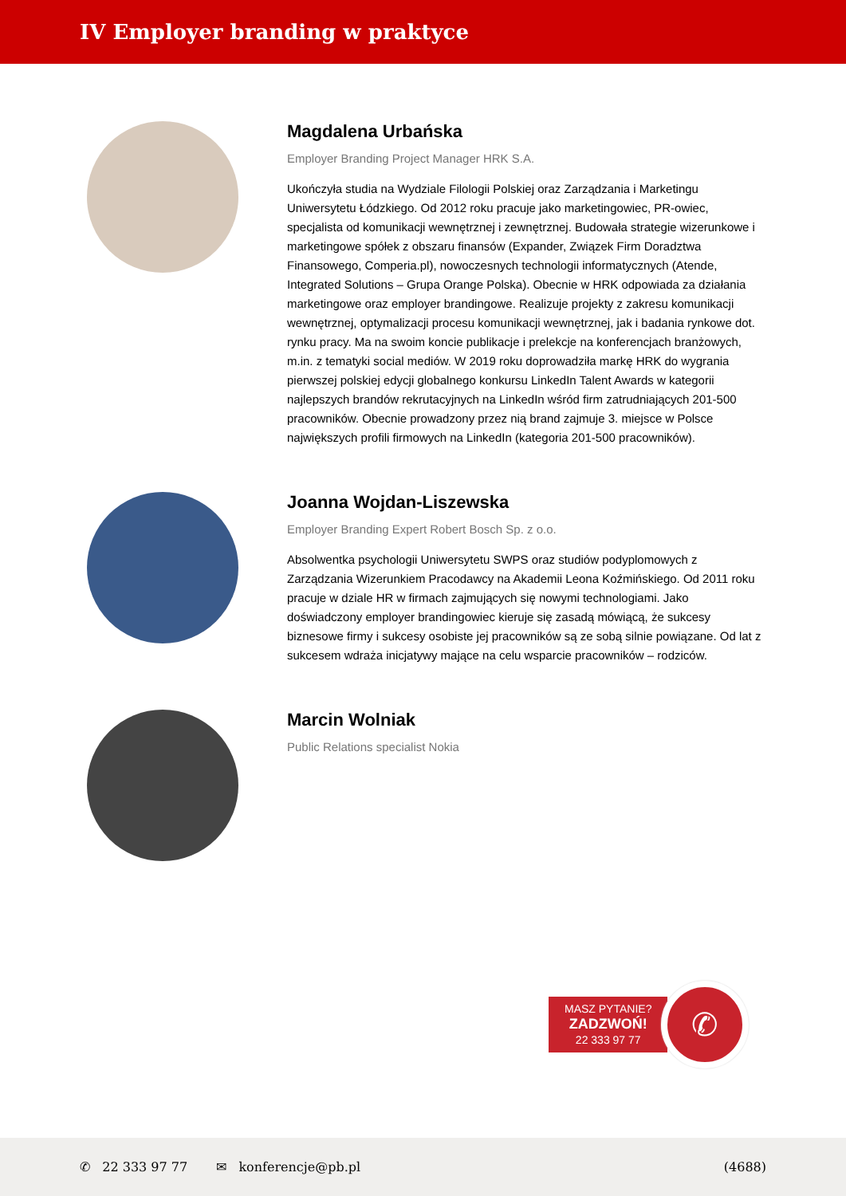IV Employer branding w praktyce
Magdalena Urbańska
Employer Branding Project Manager HRK S.A.
Ukończyła studia na Wydziale Filologii Polskiej oraz Zarządzania i Marketingu Uniwersytetu Łódzkiego. Od 2012 roku pracuje jako marketingowiec, PR-owiec, specjalista od komunikacji wewnętrznej i zewnętrznej. Budowała strategie wizerunkowe i marketingowe spółek z obszaru finansów (Expander, Związek Firm Doradztwa Finansowego, Comperia.pl), nowoczesnych technologii informatycznych (Atende, Integrated Solutions – Grupa Orange Polska). Obecnie w HRK odpowiada za działania marketingowe oraz employer brandingowe. Realizuje projekty z zakresu komunikacji wewnętrznej, optymalizacji procesu komunikacji wewnętrznej, jak i badania rynkowe dot. rynku pracy. Ma na swoim koncie publikacje i prelekcje na konferencjach branżowych, m.in. z tematyki social mediów. W 2019 roku doprowadziła markę HRK do wygrania pierwszej polskiej edycji globalnego konkursu LinkedIn Talent Awards w kategorii najlepszych brandów rekrutacyjnych na LinkedIn wśród firm zatrudniających 201-500 pracowników. Obecnie prowadzony przez nią brand zajmuje 3. miejsce w Polsce największych profili firmowych na LinkedIn (kategoria 201-500 pracowników).
Joanna Wojdan-Liszewska
Employer Branding Expert Robert Bosch Sp. z o.o.
Absolwentka psychologii Uniwersytetu SWPS oraz studiów podyplomowych z Zarządzania Wizerunkiem Pracodawcy na Akademii Leona Koźmińskiego. Od 2011 roku pracuje w dziale HR w firmach zajmujących się nowymi technologiami. Jako doświadczony employer brandingowiec kieruje się zasadą mówiącą, że sukcesy biznesowe firmy i sukcesy osobiste jej pracowników są ze sobą silnie powiązane. Od lat z sukcesem wdraża inicjatywy mające na celu wsparcie pracowników – rodziców.
Marcin Wolniak
Public Relations specialist Nokia
MASZ PYTANIE?
ZADZWOŃ!
22 333 97 77
✆
✆ 22 333 97 77 ✉ konferencje@pb.pl (4688)